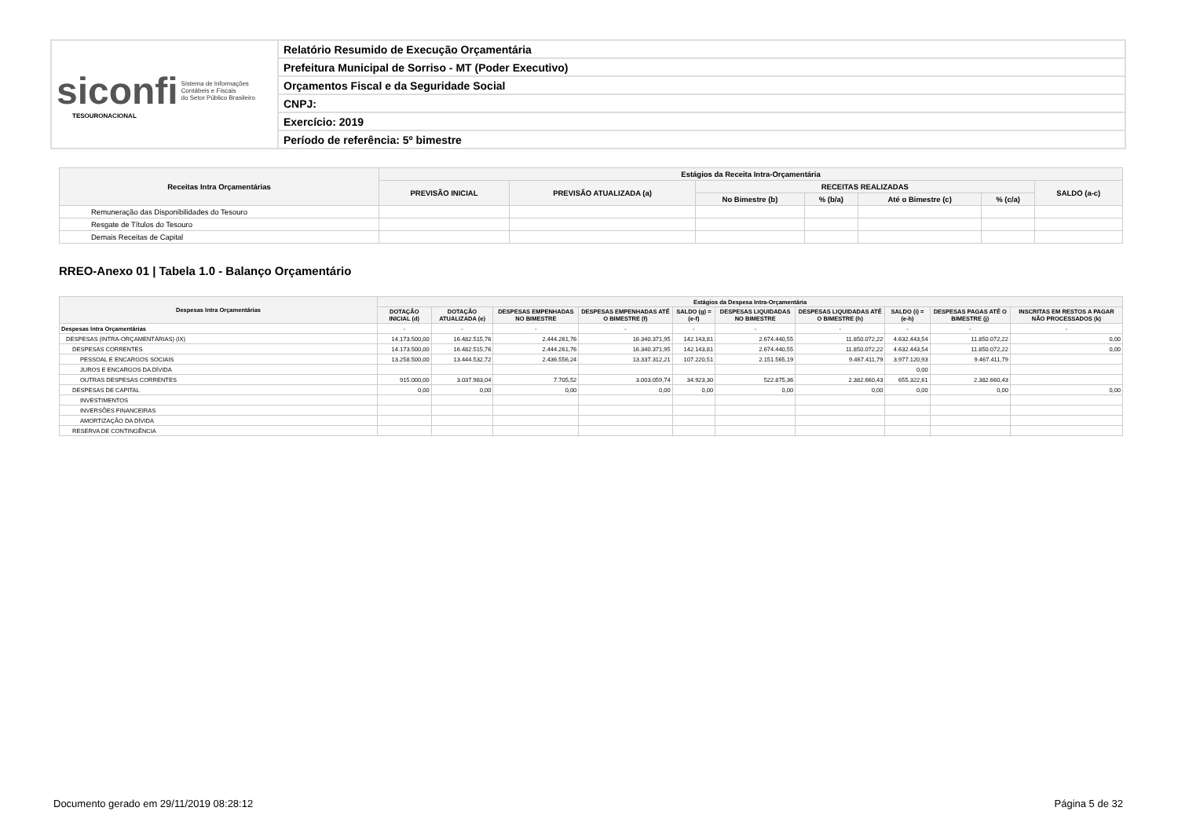| siconfi Sistema de Informações Contábeis e Fiscais do Setor Público Brasileiro TESOURONACIONAL | Relatório Resumido de Execução Orçamentária |
| | Prefeitura Municipal de Sorriso - MT (Poder Executivo) |
| | Orçamentos Fiscal e da Seguridade Social |
| | CNPJ: |
| | Exercício: 2019 |
| | Período de referência: 5º bimestre |
| Receitas Intra Orçamentárias | Estágios da Receita Intra-Orçamentária | | | | | | |
| --- | --- | --- | --- | --- | --- | --- | --- |
| | PREVISÃO INICIAL | PREVISÃO ATUALIZADA (a) | RECEITAS REALIZADAS | | | | SALDO (a-c) |
| | | | No Bimestre (b) | % (b/a) | Até o Bimestre (c) | % (c/a) | |
| Remuneração das Disponibilidades do Tesouro | | | | | | | |
| Resgate de Títulos do Tesouro | | | | | | | |
| Demais Receitas de Capital | | | | | | | |
RREO-Anexo 01 | Tabela 1.0 - Balanço Orçamentário
| Despesas Intra Orçamentárias | Estágios da Despesa Intra-Orçamentária | | | | | | | | | |
| --- | --- | --- | --- | --- | --- | --- | --- | --- | --- | --- |
| | DOTAÇÃO INICIAL (d) | DOTAÇÃO ATUALIZADA (e) | DESPESAS EMPENHADAS NO BIMESTRE | DESPESAS EMPENHADAS ATÉ O BIMESTRE (f) | SALDO (g) = (e-f) | DESPESAS LIQUIDADAS NO BIMESTRE | DESPESAS LIQUIDADAS ATÉ O BIMESTRE (h) | SALDO (i) = (e-h) | DESPESAS PAGAS ATÉ O BIMESTRE (j) | INSCRITAS EM RESTOS A PAGAR NÃO PROCESSADOS (k) |
| Despesas Intra Orçamentárias | - | - | - | - | - | - | - | - | - | - |
| DESPESAS (INTRA-ORÇAMENTÁRIAS) (IX) | 14.173.500,00 | 16.482.515,76 | 2.444.261,76 | 16.340.371,95 | 142.143,81 | 2.674.440,55 | 11.850.072,22 | 4.632.443,54 | 11.850.072,22 | 0,00 |
| DESPESAS CORRENTES | 14.173.500,00 | 16.482.515,76 | 2.444.261,76 | 16.340.371,95 | 142.143,81 | 2.674.440,55 | 11.850.072,22 | 4.632.443,54 | 11.850.072,22 | 0,00 |
| PESSOAL E ENCARGOS SOCIAIS | 13.258.500,00 | 13.444.532,72 | 2.436.556,24 | 13.337.312,21 | 107.220,51 | 2.151.565,19 | 9.467.411,79 | 3.977.120,93 | 9.467.411,79 | |
| JUROS E ENCARGOS DA DÍVIDA | | | | | | | | 0,00 | | |
| OUTRAS DESPESAS CORRENTES | 915.000,00 | 3.037.983,04 | 7.705,52 | 3.003.059,74 | 34.923,30 | 522.875,36 | 2.382.660,43 | 655.322,61 | 2.382.660,43 | |
| DESPESAS DE CAPITAL | 0,00 | 0,00 | 0,00 | 0,00 | 0,00 | 0,00 | 0,00 | 0,00 | 0,00 | 0,00 |
| INVESTIMENTOS | | | | | | | | | | |
| INVERSÕES FINANCEIRAS | | | | | | | | | | |
| AMORTIZAÇÃO DA DÍVIDA | | | | | | | | | | |
| RESERVA DE CONTINGÊNCIA | | | | | | | | | | |
Documento gerado em 29/11/2019 08:28:12 Página 5 de 32